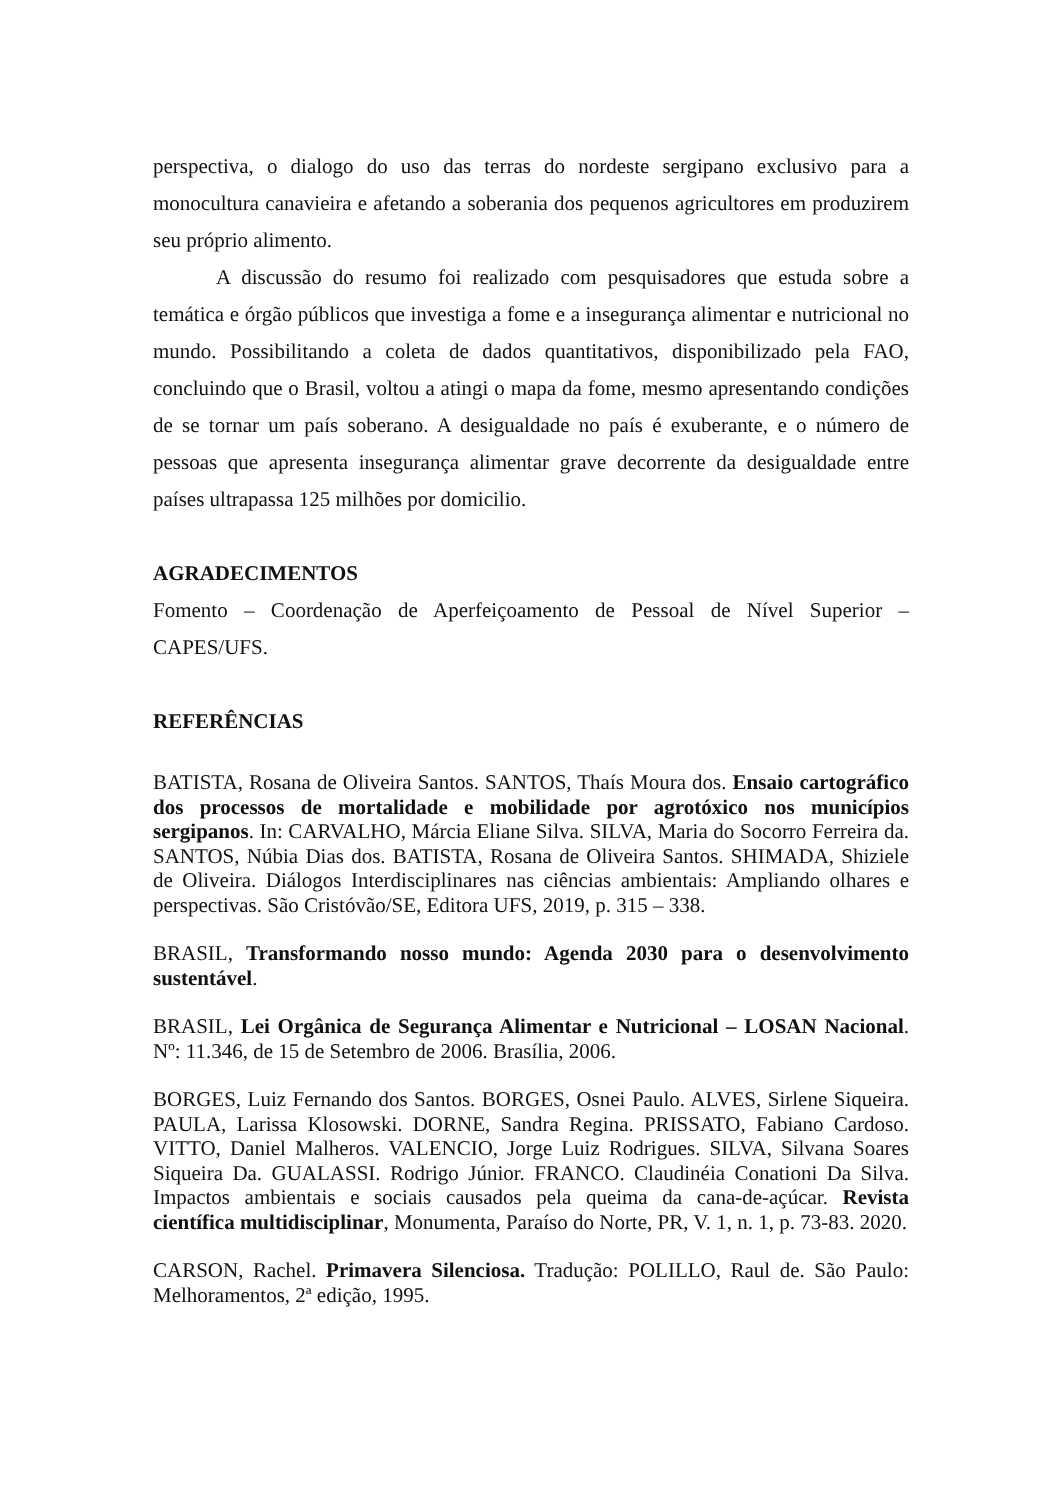perspectiva, o dialogo do uso das terras do nordeste sergipano exclusivo para a monocultura canavieira e afetando a soberania dos pequenos agricultores em produzirem seu próprio alimento.
A discussão do resumo foi realizado com pesquisadores que estuda sobre a temática e órgão públicos que investiga a fome e a insegurança alimentar e nutricional no mundo. Possibilitando a coleta de dados quantitativos, disponibilizado pela FAO, concluindo que o Brasil, voltou a atingi o mapa da fome, mesmo apresentando condições de se tornar um país soberano. A desigualdade no país é exuberante, e o número de pessoas que apresenta insegurança alimentar grave decorrente da desigualdade entre países ultrapassa 125 milhões por domicilio.
AGRADECIMENTOS
Fomento – Coordenação de Aperfeiçoamento de Pessoal de Nível Superior – CAPES/UFS.
REFERÊNCIAS
BATISTA, Rosana de Oliveira Santos. SANTOS, Thaís Moura dos. Ensaio cartográfico dos processos de mortalidade e mobilidade por agrotóxico nos municípios sergipanos. In: CARVALHO, Márcia Eliane Silva. SILVA, Maria do Socorro Ferreira da. SANTOS, Núbia Dias dos. BATISTA, Rosana de Oliveira Santos. SHIMADA, Shiziele de Oliveira. Diálogos Interdisciplinares nas ciências ambientais: Ampliando olhares e perspectivas. São Cristóvão/SE, Editora UFS, 2019, p. 315 – 338.
BRASIL, Transformando nosso mundo: Agenda 2030 para o desenvolvimento sustentável.
BRASIL, Lei Orgânica de Segurança Alimentar e Nutricional – LOSAN Nacional. Nº: 11.346, de 15 de Setembro de 2006. Brasília, 2006.
BORGES, Luiz Fernando dos Santos. BORGES, Osnei Paulo. ALVES, Sirlene Siqueira. PAULA, Larissa Klosowski. DORNE, Sandra Regina. PRISSATO, Fabiano Cardoso. VITTO, Daniel Malheros. VALENCIO, Jorge Luiz Rodrigues. SILVA, Silvana Soares Siqueira Da. GUALASSI. Rodrigo Júnior. FRANCO. Claudinéia Conationi Da Silva. Impactos ambientais e sociais causados pela queima da cana-de-açúcar. Revista científica multidisciplinar, Monumenta, Paraíso do Norte, PR, V. 1, n. 1, p. 73-83. 2020.
CARSON, Rachel. Primavera Silenciosa. Tradução: POLILLO, Raul de. São Paulo: Melhoramentos, 2ª edição, 1995.